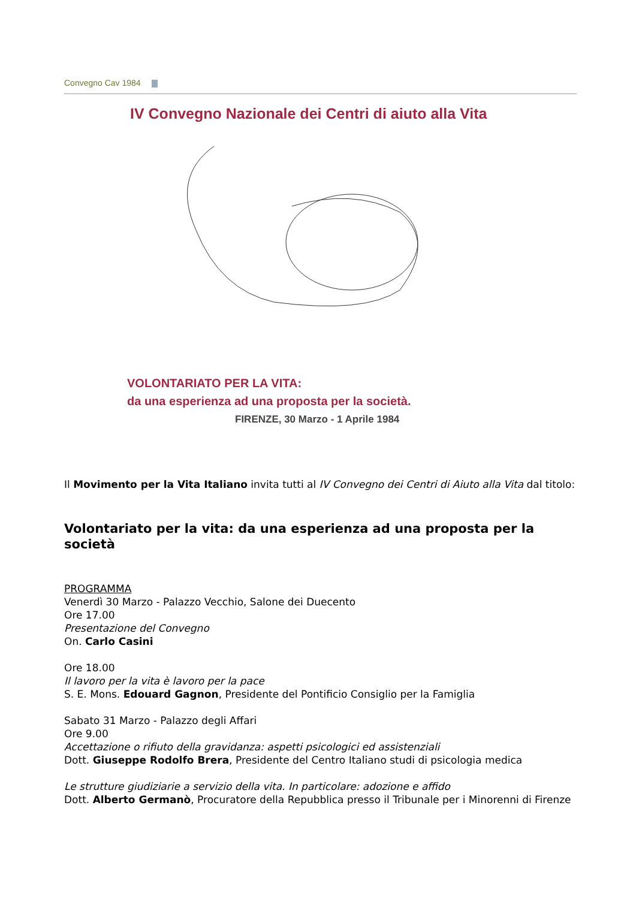Convegno Cav 1984
IV Convegno Nazionale dei Centri di aiuto alla Vita
VOLONTARIATO PER LA VITA:
da una esperienza ad una proposta per la società.
FIRENZE, 30 Marzo - 1 Aprile 1984
Il Movimento per la Vita Italiano invita tutti al IV Convegno dei Centri di Aiuto alla Vita dal titolo:
Volontariato per la vita: da una esperienza ad una proposta per la società
PROGRAMMA
Venerdì 30 Marzo - Palazzo Vecchio, Salone dei Duecento
Ore 17.00
Presentazione del Convegno
On. Carlo Casini
Ore 18.00
Il lavoro per la vita è lavoro per la pace
S. E. Mons. Edouard Gagnon, Presidente del Pontificio Consiglio per la Famiglia
Sabato 31 Marzo - Palazzo degli Affari
Ore 9.00
Accettazione o rifiuto della gravidanza: aspetti psicologici ed assistenziali
Dott. Giuseppe Rodolfo Brera, Presidente del Centro Italiano studi di psicologia medica
Le strutture giudiziarie a servizio della vita. In particolare: adozione e affido
Dott. Alberto Germanò, Procuratore della Repubblica presso il Tribunale per i Minorenni di Firenze